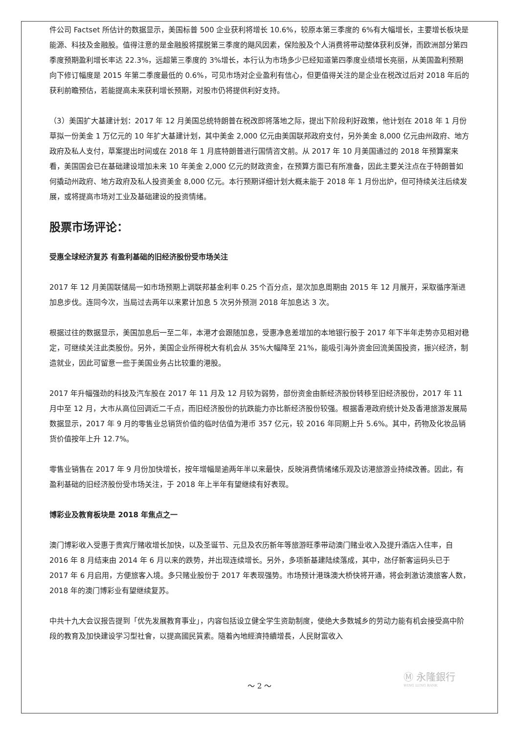件公司 Factset 所估计的数据显示，美国标普 500 企业获利将增长 10.6%，较原本第三季度的 6%有大幅增长，主要增长板块是能源、科技及金融股。值得注意的是金融股将摆脱第三季度的飓风因素，保险股及个人消费将带动整体获利反弹，而欧洲部分第四季度预期盈利增长率达 22.3%，远超第三季度的 3%增长，本行认为市场多少已经知道第四季度业绩增长亮丽，从美国盈利预期向下修订幅度是 2015 年第二季度最低的 0.6%，可见市场对企业盈利有信心，但更值得关注的是企业在税改过后对 2018 年后的获利前瞻预估，若能提高未来获利增长预期，对股市仍将提供利好支持。
（3）美国扩大基建计划：2017 年 12 月美国总统特朗普在税改即将落地之际，提出下阶段利好政策，他计划在 2018 年 1 月份草拟一份美金 1 万亿元的 10 年扩大基建计划，其中美金 2,000 亿元由美国联邦政府支付，另外美金 8,000 亿元由州政府、地方政府及私人支付，草案提出时间或在 2018 年 1 月底特朗普进行国情咨文前。从 2017 年 10 月美国通过的 2018 年预算案来看，美国国会已在基础建设增加未来 10 年美金 2,000 亿元的财政资金，在预算方面已有所准备，因此主要关注点在于特朗普如何撬动州政府、地方政府及私人投资美金 8,000 亿元。本行预期详细计划大概未能于 2018 年 1 月份出炉，但可持续关注后续发展，或将提高市场对工业及基础建设的投资情绪。
股票市场评论：
受惠全球经济复苏 有盈利基础的旧经济股份受市场关注
2017 年 12 月美国联储局一如市场预期上调联邦基金利率 0.25 个百分点，是次加息周期由 2015 年 12 月展开，采取循序渐进加息步伐。连同今次，当局过去两年以来累计加息 5 次另外预测 2018 年加息达 3 次。
根据过往的数据显示，美国加息后一至二年，本港才会跟随加息，受惠净息差增加的本地银行股于 2017 年下半年走势亦见相对稳定，可继续关注此类股份。另外，美国企业所得税大有机会从 35%大幅降至 21%，能吸引海外资金回流美国投资，振兴经济，制造就业，因此可留意一些于美国业务占比较重的港股。
2017 年升幅强劲的科技及汽车股在 2017 年 11 月及 12 月较为弱势，部份资金由新经济股份转移至旧经济股份，2017 年 11 月中至 12 月，大市从高位回调近二千点，而旧经济股份的抗跌能力亦比新经济股份较强。根据香港政府统计处及香港旅游发展局数据显示，2017 年 9 月的零售业总销货价值的临时估值为港币 357 亿元，较 2016 年同期上升 5.6%。其中，药物及化妆品销货价值按年上升 12.7%。
零售业销售在 2017 年 9 月份加快增长，按年增幅是逾两年半以来最快，反映消费情绪绪乐观及访港旅游业持续改善。因此，有盈利基础的旧经济股份受市场关注，于 2018 年上半年有望继续有好表现。
博彩业及教育板块是 2018 年焦点之一
澳门博彩收入受惠于贵宾厅赌收增长加快，以及圣诞节、元旦及农历新年等旅游旺季带动澳门赌业收入及提升酒店入住率，自 2016 年 8 月结束由 2014 年 6 月以来的跌势，并出现连续增长。另外，多项新基建陆续落成，其中，氹仔新客运码头已于 2017 年 6 月启用，方便旅客入境。多只赌业股份于 2017 年表现强势。市场预计港珠澳大桥快将开通，将会刺激访澳旅客人数，2018 年的澳门博彩业有望继续复苏。
中共十九大会议报告提到「优先发展教育事业」，内容包括设立健全学生资助制度，使绝大多数城乡的劳动力能有机会接受高中阶段的教育及加快建设学习型社會，以提高國民質素。隨着內地經濟持續增長，人民財富收入
Ⓜ 永隆銀行
WING LUNG BANK
～ 2 ～